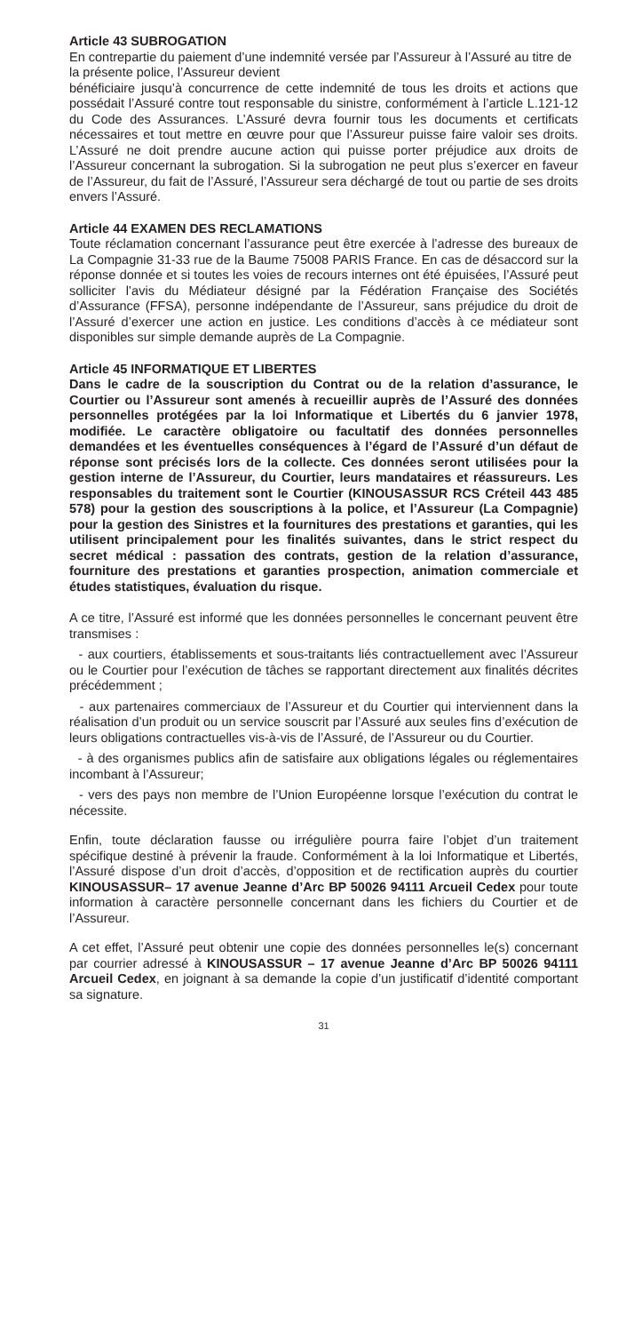Article 43 SUBROGATION
En contrepartie du paiement d’une indemnité versée par l’Assureur à l’Assuré au titre de la présente police, l’Assureur devient
bénéficiaire jusqu’à concurrence de cette indemnité de tous les droits et actions que possédait l’Assuré contre tout responsable du sinistre, conformément à l’article L.121-12 du Code des Assurances. L’Assuré devra fournir tous les documents et certificats nécessaires et tout mettre en œuvre pour que l’Assureur puisse faire valoir ses droits. L’Assuré ne doit prendre aucune action qui puisse porter préjudice aux droits de l’Assureur concernant la subrogation. Si la subrogation ne peut plus s’exercer en faveur de l’Assureur, du fait de l’Assuré, l’Assureur sera déchargé de tout ou partie de ses droits envers l’Assuré.
Article 44 EXAMEN DES RECLAMATIONS
Toute réclamation concernant l’assurance peut être exercée à l’adresse des bureaux de La Compagnie 31-33 rue de la Baume 75008 PARIS France. En cas de désaccord sur la réponse donnée et si toutes les voies de recours internes ont été épuisées, l’Assuré peut solliciter l’avis du Médiateur désigné par la Fédération Française des Sociétés d’Assurance (FFSA), personne indépendante de l’Assureur, sans préjudice du droit de l’Assuré d’exercer une action en justice. Les conditions d’accès à ce médiateur sont disponibles sur simple demande auprès de La Compagnie.
Article 45 INFORMATIQUE ET LIBERTES
Dans le cadre de la souscription du Contrat ou de la relation d’assurance, le Courtier ou l’Assureur sont amenés à recueillir auprès de l’Assuré des données personnelles protégées par la loi Informatique et Libertés du 6 janvier 1978, modifiée. Le caractère obligatoire ou facultatif des données personnelles demandées et les éventuelles conséquences à l’égard de l’Assuré d’un défaut de réponse sont précisés lors de la collecte. Ces données seront utilisées pour la gestion interne de l’Assureur, du Courtier, leurs mandataires et réassureurs. Les responsables du traitement sont le Courtier (KINOUSASSUR RCS Créteil 443 485 578) pour la gestion des souscriptions à la police, et l’Assureur (La Compagnie) pour la gestion des Sinistres et la fournitures des prestations et garanties, qui les utilisent principalement pour les finalités suivantes, dans le strict respect du secret médical : passation des contrats, gestion de la relation d’assurance, fourniture des prestations et garanties prospection, animation commerciale et études statistiques, évaluation du risque.
A ce titre, l’Assuré est informé que les données personnelles le concernant peuvent être transmises :
- aux courtiers, établissements et sous-traitants liés contractuellement avec l’Assureur ou le Courtier pour l’exécution de tâches se rapportant directement aux finalités décrites précédemment ;
- aux partenaires commerciaux de l’Assureur et du Courtier qui interviennent dans la réalisation d’un produit ou un service souscrit par l’Assuré aux seules fins d’exécution de leurs obligations contractuelles vis-à-vis de l’Assuré, de l’Assureur ou du Courtier.
- à des organismes publics afin de satisfaire aux obligations légales ou réglementaires incombant à l’Assureur;
- vers des pays non membre de l’Union Européenne lorsque l’exécution du contrat le nécessite.
Enfin, toute déclaration fausse ou irrégulière pourra faire l’objet d’un traitement spécifique destiné à prévenir la fraude. Conformément à la loi Informatique et Libertés, l’Assuré dispose d’un droit d’accès, d’opposition et de rectification auprès du courtier KINOUSASSUR– 17 avenue Jeanne d’Arc BP 50026 94111 Arcueil Cedex pour toute information à caractère personnelle concernant dans les fichiers du Courtier et de l’Assureur.
A cet effet, l’Assuré peut obtenir une copie des données personnelles le(s) concernant par courrier adressé à KINOUSASSUR – 17 avenue Jeanne d’Arc BP 50026 94111 Arcueil Cedex, en joignant à sa demande la copie d’un justificatif d’identité comportant sa signature.
31